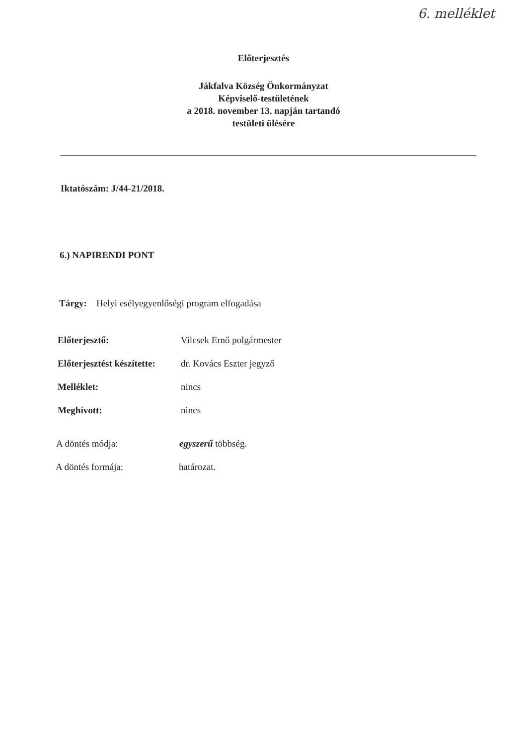6. melléklet
Előterjesztés
Jákfalva Község Önkormányzat
Képviselő-testületének
a 2018. november 13. napján tartandó
testületi ülésére
Iktatószám: J/44-21/2018.
6.) NAPIRENDI PONT
Tárgy: Helyi esélyegyenlőségi program elfogadása
Előterjesztő: Vilcsek Ernő polgármester
Előterjesztést készítette:
dr. Kovács Eszter jegyző
Melléklet: nincs
Meghívott: nincs
A döntés módja: egyszerű többség.
A döntés formája: határozat.